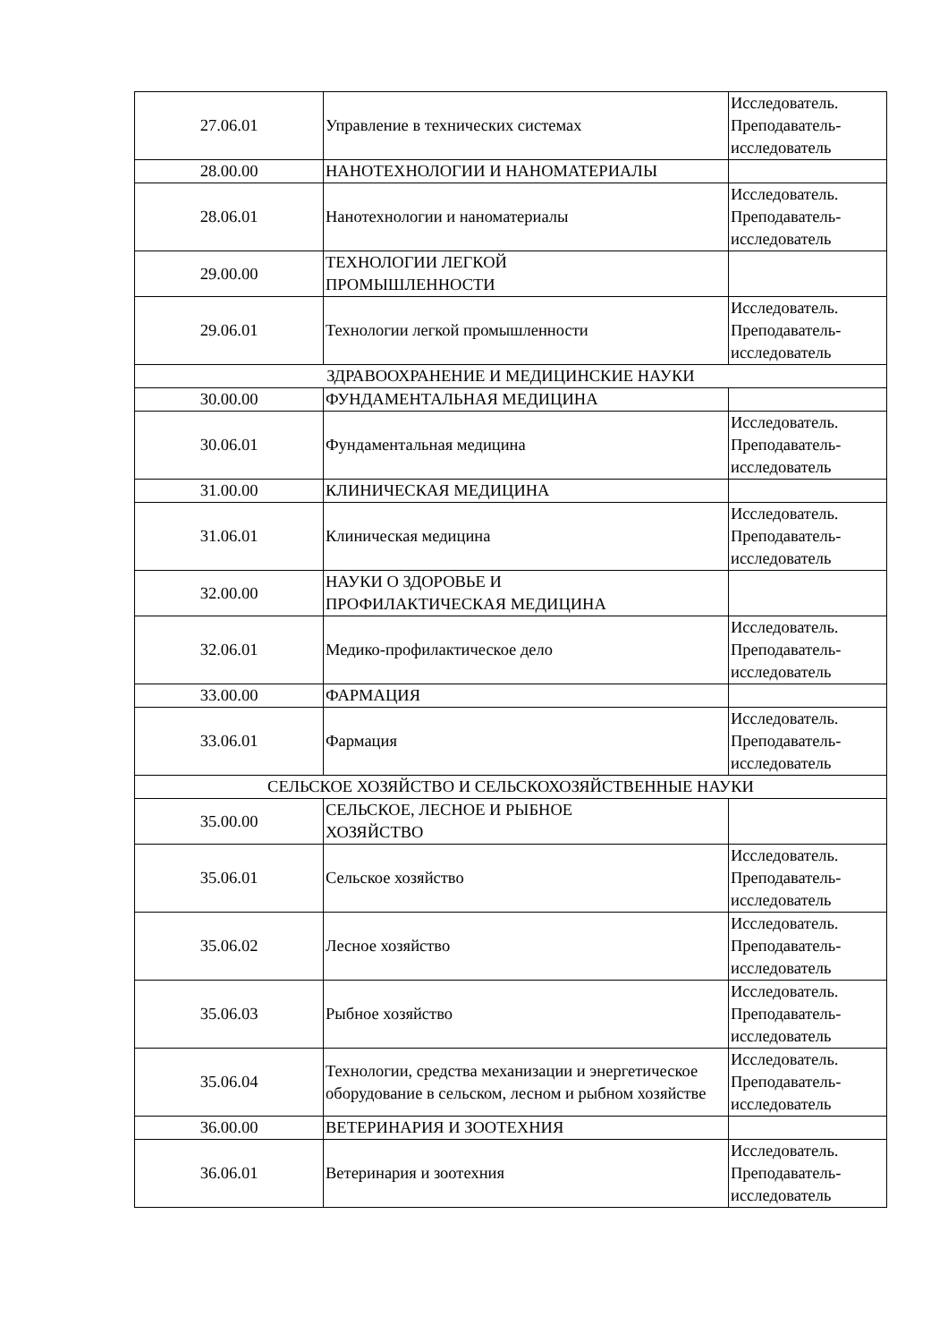| 27.06.01 | Управление в технических системах | Исследователь. Преподаватель-исследователь |
| 28.00.00 | НАНОТЕХНОЛОГИИ И НАНОМАТЕРИАЛЫ | |
| 28.06.01 | Нанотехнологии и наноматериалы | Исследователь. Преподаватель-исследователь |
| 29.00.00 | ТЕХНОЛОГИИ ЛЕГКОЙ ПРОМЫШЛЕННОСТИ | |
| 29.06.01 | Технологии легкой промышленности | Исследователь. Преподаватель-исследователь |
| ЗДРАВООХРАНЕНИЕ И МЕДИЦИНСКИЕ НАУКИ | | |
| 30.00.00 | ФУНДАМЕНТАЛЬНАЯ МЕДИЦИНА | |
| 30.06.01 | Фундаментальная медицина | Исследователь. Преподаватель-исследователь |
| 31.00.00 | КЛИНИЧЕСКАЯ МЕДИЦИНА | |
| 31.06.01 | Клиническая медицина | Исследователь. Преподаватель-исследователь |
| 32.00.00 | НАУКИ О ЗДОРОВЬЕ И ПРОФИЛАКТИЧЕСКАЯ МЕДИЦИНА | |
| 32.06.01 | Медико-профилактическое дело | Исследователь. Преподаватель-исследователь |
| 33.00.00 | ФАРМАЦИЯ | |
| 33.06.01 | Фармация | Исследователь. Преподаватель-исследователь |
| СЕЛЬСКОЕ ХОЗЯЙСТВО И СЕЛЬСКОХОЗЯЙСТВЕННЫЕ НАУКИ | | |
| 35.00.00 | СЕЛЬСКОЕ, ЛЕСНОЕ И РЫБНОЕ ХОЗЯЙСТВО | |
| 35.06.01 | Сельское хозяйство | Исследователь. Преподаватель-исследователь |
| 35.06.02 | Лесное хозяйство | Исследователь. Преподаватель-исследователь |
| 35.06.03 | Рыбное хозяйство | Исследователь. Преподаватель-исследователь |
| 35.06.04 | Технологии, средства механизации и энергетическое оборудование в сельском, лесном и рыбном хозяйстве | Исследователь. Преподаватель-исследователь |
| 36.00.00 | ВЕТЕРИНАРИЯ И ЗООТЕХНИЯ | |
| 36.06.01 | Ветеринария и зоотехния | Исследователь. Преподаватель-исследователь |